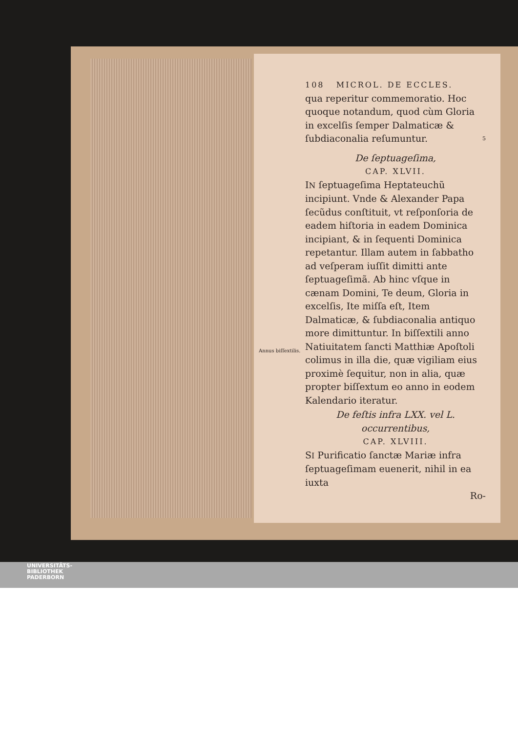108 MICROL. DE ECCLES.
qua reperitur commemoratio. Hoc quoque notandum, quod cùm Gloria in excelſis ſemper Dalmaticæ & ſubdiaconalia reſumuntur. 5
De ſeptuageſima,
CAP. XLVII.
IN ſeptuageſima Heptateuchũ incipiunt. Vnde & Alexander Papa ſecũdus conſtituit, vt reſponſoria de eadem hiſtoria in eadem Dominica incipiant, & in ſequenti Dominica repetantur. Illam autem in ſabbatho ad veſperam iuſſit dimitti ante ſeptuageſimã. Ab hinc vſque in cænam Domini, Te deum, Gloria in excelſis, Ite miſſa eſt, Item Dalmaticæ, & ſubdiaconalia antiquo more dimittuntur. In biſſextili anno Natiuitatem ſancti Matthiæ Apoſtoli colimus in illa die, quæ vigiliam eius proximè ſequitur, non in alia, quæ propter biſſextum eo anno in eodem Kalendario iteratur.
Annus biſſextilis.
De feſtis infra LXX. vel L. occurrentibus,
CAP. XLVIII.
SI Purificatio ſanctæ Mariæ infra ſeptuageſimam euenerit, nihil in ea iuxta
Ro-
UNIVERSITÄTS-
BIBLIOTHEK
PADERBORN